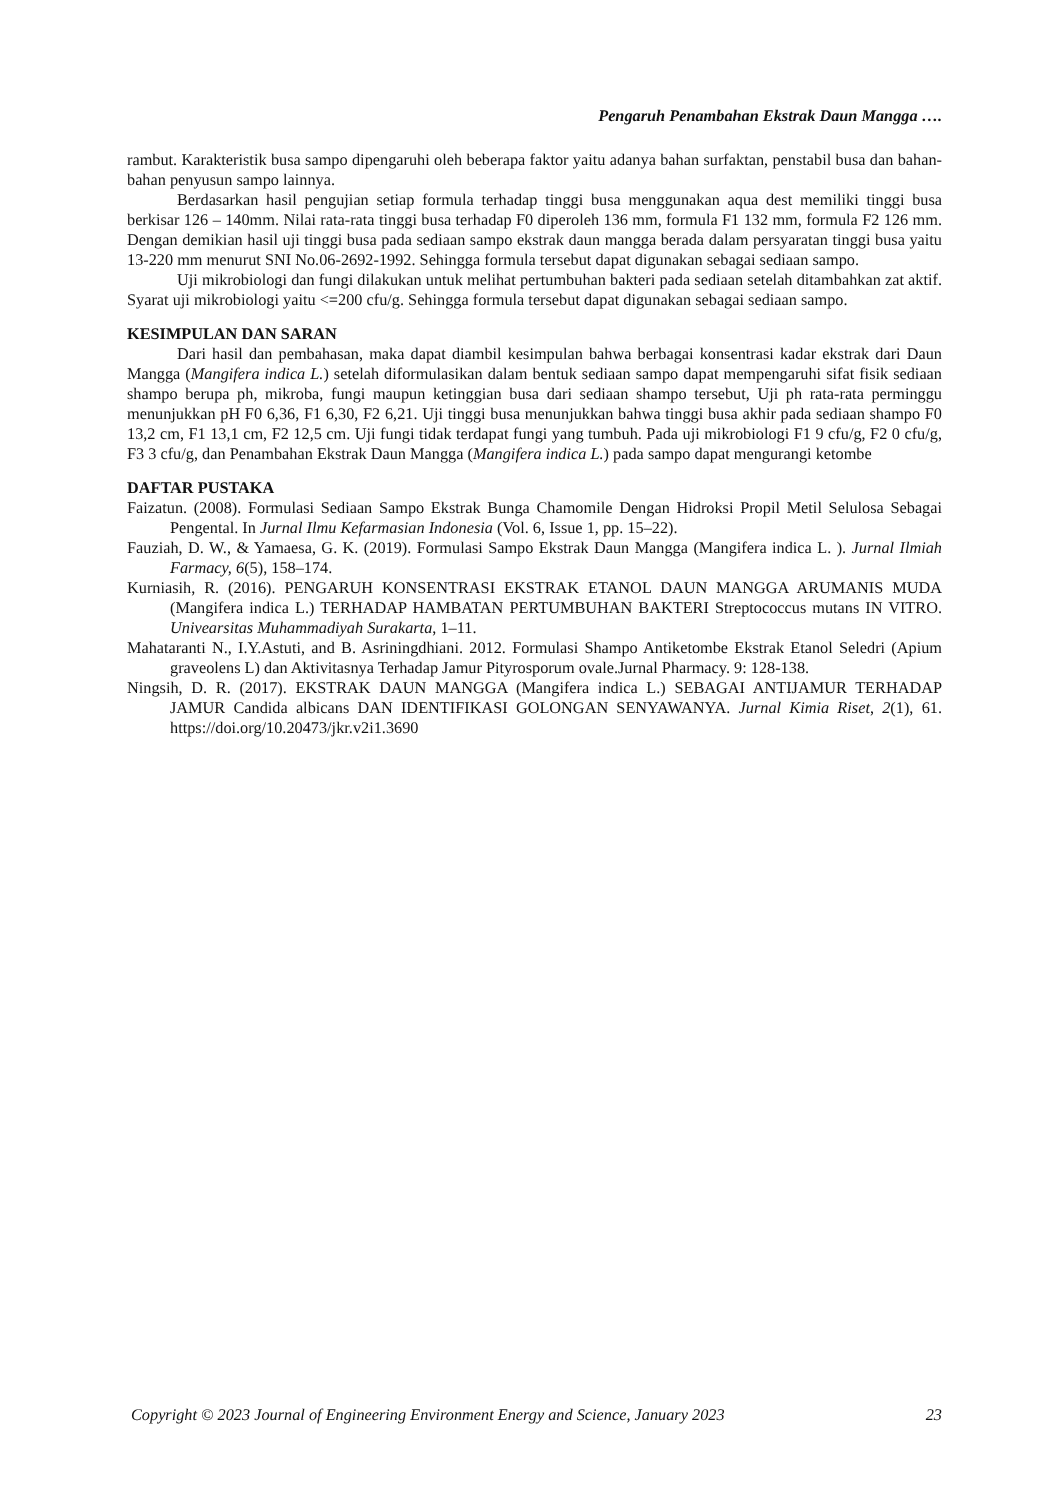Pengaruh Penambahan Ekstrak Daun Mangga ….
rambut. Karakteristik busa sampo dipengaruhi oleh beberapa faktor yaitu adanya bahan surfaktan, penstabil busa dan bahan-bahan penyusun sampo lainnya.
Berdasarkan hasil pengujian setiap formula terhadap tinggi busa menggunakan aqua dest memiliki tinggi busa berkisar 126 – 140mm. Nilai rata-rata tinggi busa terhadap F0 diperoleh 136 mm, formula F1 132 mm, formula F2 126 mm. Dengan demikian hasil uji tinggi busa pada sediaan sampo ekstrak daun mangga berada dalam persyaratan tinggi busa yaitu 13-220 mm menurut SNI No.06-2692-1992. Sehingga formula tersebut dapat digunakan sebagai sediaan sampo.
Uji mikrobiologi dan fungi dilakukan untuk melihat pertumbuhan bakteri pada sediaan setelah ditambahkan zat aktif. Syarat uji mikrobiologi yaitu <=200 cfu/g. Sehingga formula tersebut dapat digunakan sebagai sediaan sampo.
KESIMPULAN DAN SARAN
Dari hasil dan pembahasan, maka dapat diambil kesimpulan bahwa berbagai konsentrasi kadar ekstrak dari Daun Mangga (Mangifera indica L.) setelah diformulasikan dalam bentuk sediaan sampo dapat mempengaruhi sifat fisik sediaan shampo berupa ph, mikroba, fungi maupun ketinggian busa dari sediaan shampo tersebut, Uji ph rata-rata perminggu menunjukkan pH F0 6,36, F1 6,30, F2 6,21. Uji tinggi busa menunjukkan bahwa tinggi busa akhir pada sediaan shampo F0 13,2 cm, F1 13,1 cm, F2 12,5 cm. Uji fungi tidak terdapat fungi yang tumbuh. Pada uji mikrobiologi F1 9 cfu/g, F2 0 cfu/g, F3 3 cfu/g, dan Penambahan Ekstrak Daun Mangga (Mangifera indica L.) pada sampo dapat mengurangi ketombe
DAFTAR PUSTAKA
Faizatun. (2008). Formulasi Sediaan Sampo Ekstrak Bunga Chamomile Dengan Hidroksi Propil Metil Selulosa Sebagai Pengental. In Jurnal Ilmu Kefarmasian Indonesia (Vol. 6, Issue 1, pp. 15–22).
Fauziah, D. W., & Yamaesa, G. K. (2019). Formulasi Sampo Ekstrak Daun Mangga (Mangifera indica L. ). Jurnal Ilmiah Farmacy, 6(5), 158–174.
Kurniasih, R. (2016). PENGARUH KONSENTRASI EKSTRAK ETANOL DAUN MANGGA ARUMANIS MUDA (Mangifera indica L.) TERHADAP HAMBATAN PERTUMBUHAN BAKTERI Streptococcus mutans IN VITRO. Univearsitas Muhammadiyah Surakarta, 1–11.
Mahataranti N., I.Y.Astuti, and B. Asriningdhiani. 2012. Formulasi Shampo Antiketombe Ekstrak Etanol Seledri (Apium graveolens L) dan Aktivitasnya Terhadap Jamur Pityrosporum ovale.Jurnal Pharmacy. 9: 128-138.
Ningsih, D. R. (2017). EKSTRAK DAUN MANGGA (Mangifera indica L.) SEBAGAI ANTIJAMUR TERHADAP JAMUR Candida albicans DAN IDENTIFIKASI GOLONGAN SENYAWANYA. Jurnal Kimia Riset, 2(1), 61. https://doi.org/10.20473/jkr.v2i1.3690
Copyright © 2023 Journal of Engineering Environment Energy and Science, January 2023 23